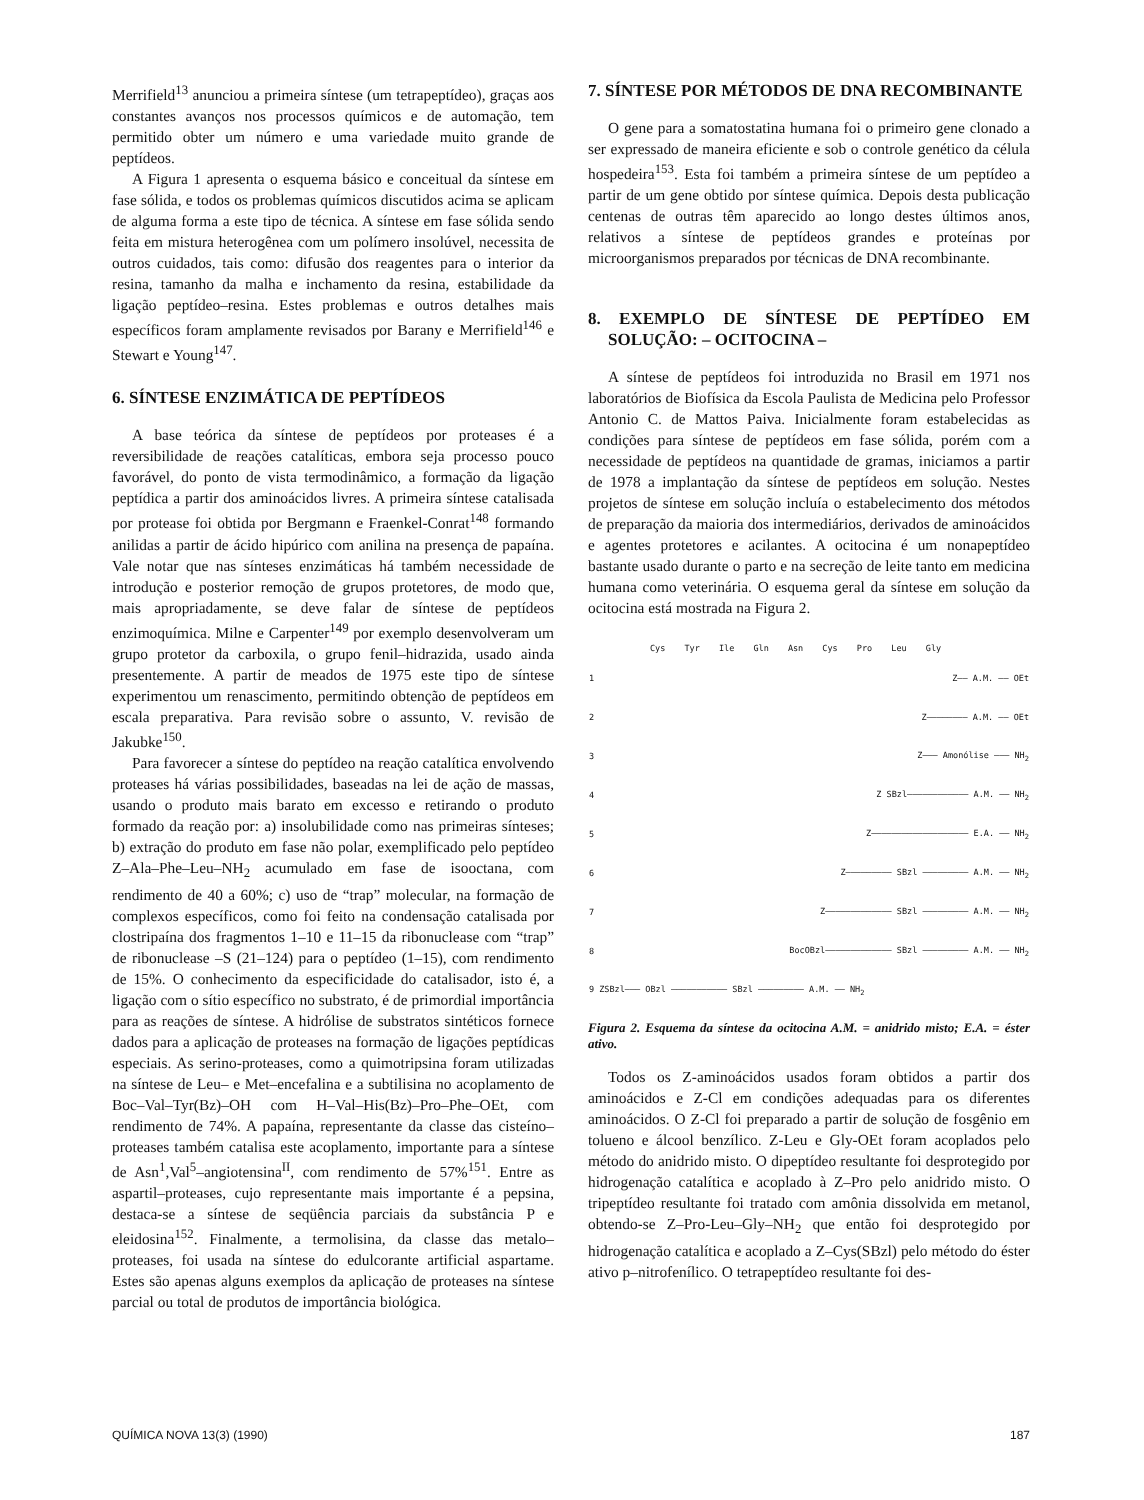Merrifield<sup>13</sup> anunciou a primeira síntese (um tetrapeptídeo), graças aos constantes avanços nos processos químicos e de automação, tem permitido obter um número e uma variedade muito grande de peptídeos.
A Figura 1 apresenta o esquema básico e conceitual da síntese em fase sólida, e todos os problemas químicos discutidos acima se aplicam de alguma forma a este tipo de técnica. A síntese em fase sólida sendo feita em mistura heterogênea com um polímero insolúvel, necessita de outros cuidados, tais como: difusão dos reagentes para o interior da resina, tamanho da malha e inchamento da resina, estabilidade da ligação peptídeo–resina. Estes problemas e outros detalhes mais específicos foram amplamente revisados por Barany e Merrifield<sup>146</sup> e Stewart e Young<sup>147</sup>.
6. SÍNTESE ENZIMÁTICA DE PEPTÍDEOS
A base teórica da síntese de peptídeos por proteases é a reversibilidade de reações catalíticas, embora seja processo pouco favorável, do ponto de vista termodinâmico, a formação da ligação peptídica a partir dos aminoácidos livres. A primeira síntese catalisada por protease foi obtida por Bergmann e Fraenkel-Conrat<sup>148</sup> formando anilidas a partir de ácido hipúrico com anilina na presença de papaína. Vale notar que nas sínteses enzimáticas há também necessidade de introdução e posterior remoção de grupos protetores, de modo que, mais apropriadamente, se deve falar de síntese de peptídeos enzimoquímica. Milne e Carpenter<sup>149</sup> por exemplo desenvolveram um grupo protetor da carboxila, o grupo fenil–hidrazida, usado ainda presentemente. A partir de meados de 1975 este tipo de síntese experimentou um renascimento, permitindo obtenção de peptídeos em escala preparativa. Para revisão sobre o assunto, V. revisão de Jakubke<sup>150</sup>.
Para favorecer a síntese do peptídeo na reação catalítica envolvendo proteases há várias possibilidades, baseadas na lei de ação de massas, usando o produto mais barato em excesso e retirando o produto formado da reação por: a) insolubilidade como nas primeiras sínteses; b) extração do produto em fase não polar, exemplificado pelo peptídeo Z–Ala–Phe–Leu–NH<sub>2</sub> acumulado em fase de isooctana, com rendimento de 40 a 60%; c) uso de “trap” molecular, na formação de complexos específicos, como foi feito na condensação catalisada por clostripaína dos fragmentos 1–10 e 11–15 da ribonuclease com “trap” de ribonuclease –S (21–124) para o peptídeo (1–15), com rendimento de 15%. O conhecimento da especificidade do catalisador, isto é, a ligação com o sítio específico no substrato, é de primordial importância para as reações de síntese. A hidrólise de substratos sintéticos fornece dados para a aplicação de proteases na formação de ligações peptídicas especiais. As serino-proteases, como a quimotripsina foram utilizadas na síntese de Leu– e Met–encefalina e a subtilisina no acoplamento de Boc–Val–Tyr(Bz)–OH com H–Val–His(Bz)–Pro–Phe–OEt, com rendimento de 74%. A papaína, representante da classe das cisteíno–proteases também catalisa este acoplamento, importante para a síntese de Asn<sup>1</sup>,Val<sup>5</sup>–angiotensina<sup>II</sup>, com rendimento de 57%<sup>151</sup>. Entre as aspartil–proteases, cujo representante mais importante é a pepsina, destaca-se a síntese de seqüência parciais da substância P e eleidosina<sup>152</sup>. Finalmente, a termolisina, da classe das metalo–proteases, foi usada na síntese do edulcorante artificial aspartame. Estes são apenas alguns exemplos da aplicação de proteases na síntese parcial ou total de produtos de importância biológica.
7. SÍNTESE POR MÉTODOS DE DNA RECOMBINANTE
O gene para a somatostatina humana foi o primeiro gene clonado a ser expressado de maneira eficiente e sob o controle genético da célula hospedeira<sup>153</sup>. Esta foi também a primeira síntese de um peptídeo a partir de um gene obtido por síntese química. Depois desta publicação centenas de outras têm aparecido ao longo destes últimos anos, relativos a síntese de peptídeos grandes e proteínas por microorganismos preparados por técnicas de DNA recombinante.
8. EXEMPLO DE SÍNTESE DE PEPTÍDEO EM SOLUÇÃO: – OCITOCINA –
A síntese de peptídeos foi introduzida no Brasil em 1971 nos laboratórios de Biofísica da Escola Paulista de Medicina pelo Professor Antonio C. de Mattos Paiva. Inicialmente foram estabelecidas as condições para síntese de peptídeos em fase sólida, porém com a necessidade de peptídeos na quantidade de gramas, iniciamos a partir de 1978 a implantação da síntese de peptídeos em solução. Nestes projetos de síntese em solução incluía o estabelecimento dos métodos de preparação da maioria dos intermediários, derivados de aminoácidos e agentes protetores e acilantes. A ocitocina é um nonapeptídeo bastante usado durante o parto e na secreção de leite tanto em medicina humana como veterinária. O esquema geral da síntese em solução da ocitocina está mostrada na Figura 2.
Cys Tyr Ile Gln Asn Cys Pro Leu Gly
| 1 | Z—— A.M. —— OEt |
| 2 | Z———————— A.M. —— OEt |
| 3 | Z——— Amonólise ——— NH<sub>2</sub> |
| 4 | Z SBzl———————————— A.M. —— NH<sub>2</sub> |
| 5 | Z——————————————————— E.A. —— NH<sub>2</sub> |
| 6 | Z————————— SBzl ————————— A.M. —— NH<sub>2</sub> |
| 7 | Z————————————— SBzl ————————— A.M. —— NH<sub>2</sub> |
| 8 | BocOBzl————————————— SBzl ————————— A.M. —— NH<sub>2</sub> |
| 9 ZSBzl——— OBzl ——————————— SBzl ————————— A.M. —— NH<sub>2</sub> | |
Figura 2. Esquema da síntese da ocitocina A.M. = anidrido misto; E.A. = éster ativo.
Todos os Z-aminoácidos usados foram obtidos a partir dos aminoácidos e Z-Cl em condições adequadas para os diferentes aminoácidos. O Z-Cl foi preparado a partir de solução de fosgênio em tolueno e álcool benzílico. Z-Leu e Gly-OEt foram acoplados pelo método do anidrido misto. O dipeptídeo resultante foi desprotegido por hidrogenação catalítica e acoplado à Z–Pro pelo anidrido misto. O tripeptídeo resultante foi tratado com amônia dissolvida em metanol, obtendo-se Z–Pro-Leu–Gly–NH<sub>2</sub> que então foi desprotegido por hidrogenação catalítica e acoplado a Z–Cys(SBzl) pelo método do éster ativo p–nitrofenílico. O tetrapeptídeo resultante foi des-
QUÍMICA NOVA 13(3) (1990) 187